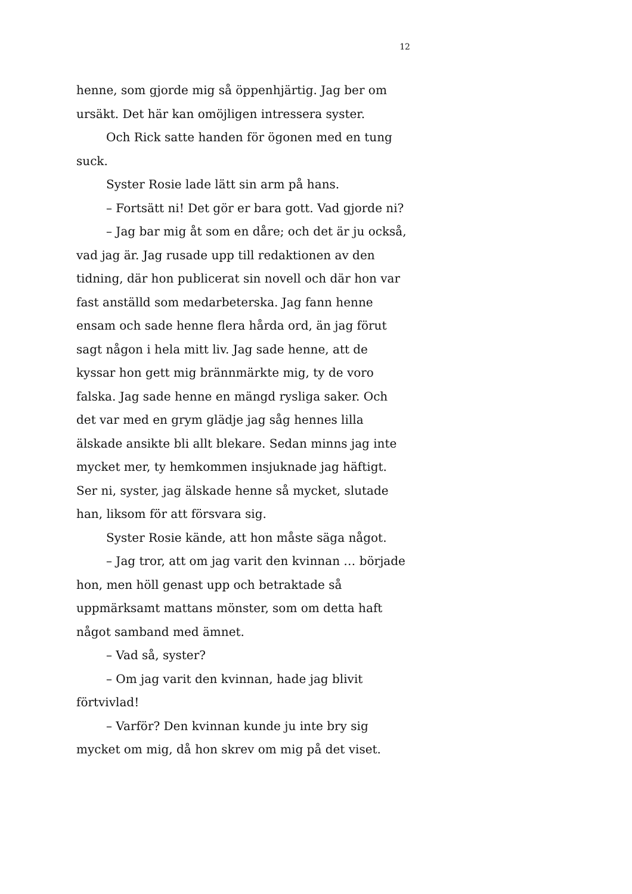12
henne, som gjorde mig så öppenhjärtig. Jag ber om ursäkt. Det här kan omöjligen intressera syster.
Och Rick satte handen för ögonen med en tung suck.
Syster Rosie lade lätt sin arm på hans.
– Fortsätt ni! Det gör er bara gott. Vad gjorde ni?
– Jag bar mig åt som en dåre; och det är ju också, vad jag är. Jag rusade upp till redaktionen av den tidning, där hon publicerat sin novell och där hon var fast anställd som medarbeterska. Jag fann henne ensam och sade henne flera hårda ord, än jag förut sagt någon i hela mitt liv. Jag sade henne, att de kyssar hon gett mig brännmärkte mig, ty de voro falska. Jag sade henne en mängd rysliga saker. Och det var med en grym glädje jag såg hennes lilla älskade ansikte bli allt blekare. Sedan minns jag inte mycket mer, ty hemkommen insjuknade jag häftigt. Ser ni, syster, jag älskade henne så mycket, slutade han, liksom för att försvara sig.
Syster Rosie kände, att hon måste säga något.
– Jag tror, att om jag varit den kvinnan … började hon, men höll genast upp och betraktade så uppmärksamt mattans mönster, som om detta haft något samband med ämnet.
– Vad så, syster?
– Om jag varit den kvinnan, hade jag blivit förtvivlad!
– Varför? Den kvinnan kunde ju inte bry sig mycket om mig, då hon skrev om mig på det viset.